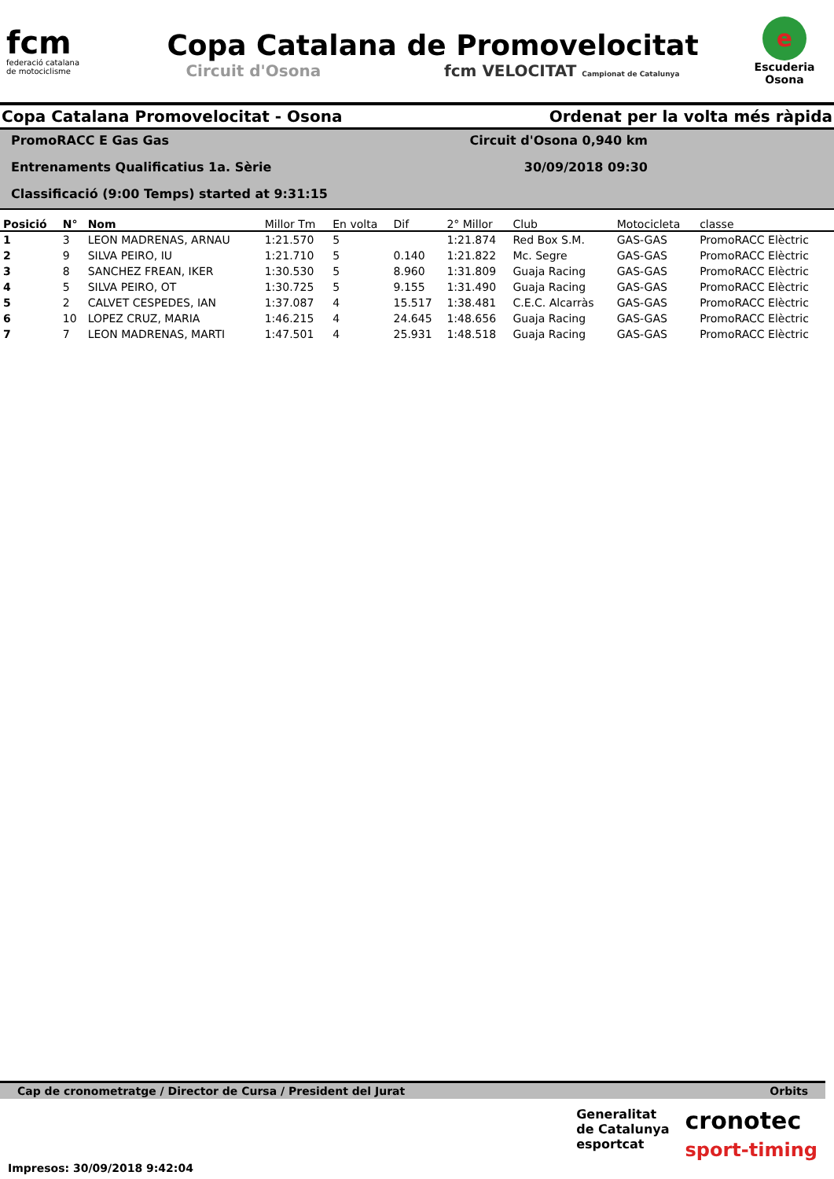fcm
federació catalana
de motociclisme
Copa Catalana de Promovelocitat
Circuit d'Osona fcm VELOCITAT Campionat de Catalunya
e
Escuderia
Osona
Copa Catalana Promovelocitat - Osona Ordenat per la volta més ràpida
PromoRACC E Gas Gas Circuit d'Osona 0,940 km
Entrenaments Qualificatius 1a. Sèrie 30/09/2018 09:30
Classificació (9:00 Temps) started at 9:31:15
| Posició | N° | Nom | Millor Tm | En volta | Dif | 2° Millor | Club | Motocicleta | classe |
| --- | --- | --- | --- | --- | --- | --- | --- | --- | --- |
| 1 | 3 | LEON MADRENAS, ARNAU | 1:21.570 | 5 | | 1:21.874 | Red Box S.M. | GAS-GAS | PromoRACC Elèctric |
| 2 | 9 | SILVA PEIRO, IU | 1:21.710 | 5 | 0.140 | 1:21.822 | Mc. Segre | GAS-GAS | PromoRACC Elèctric |
| 3 | 8 | SANCHEZ FREAN, IKER | 1:30.530 | 5 | 8.960 | 1:31.809 | Guaja Racing | GAS-GAS | PromoRACC Elèctric |
| 4 | 5 | SILVA PEIRO, OT | 1:30.725 | 5 | 9.155 | 1:31.490 | Guaja Racing | GAS-GAS | PromoRACC Elèctric |
| 5 | 2 | CALVET CESPEDES, IAN | 1:37.087 | 4 | 15.517 | 1:38.481 | C.E.C. Alcarràs | GAS-GAS | PromoRACC Elèctric |
| 6 | 10 | LOPEZ CRUZ, MARIA | 1:46.215 | 4 | 24.645 | 1:48.656 | Guaja Racing | GAS-GAS | PromoRACC Elèctric |
| 7 | 7 | LEON MADRENAS, MARTI | 1:47.501 | 4 | 25.931 | 1:48.518 | Guaja Racing | GAS-GAS | PromoRACC Elèctric |
Cap de cronometratge / Director de Cursa / President del Jurat Orbits
Impresos: 30/09/2018 9:42:04
Generalitat
de Catalunya
esportcat
cronotec
sport-timing